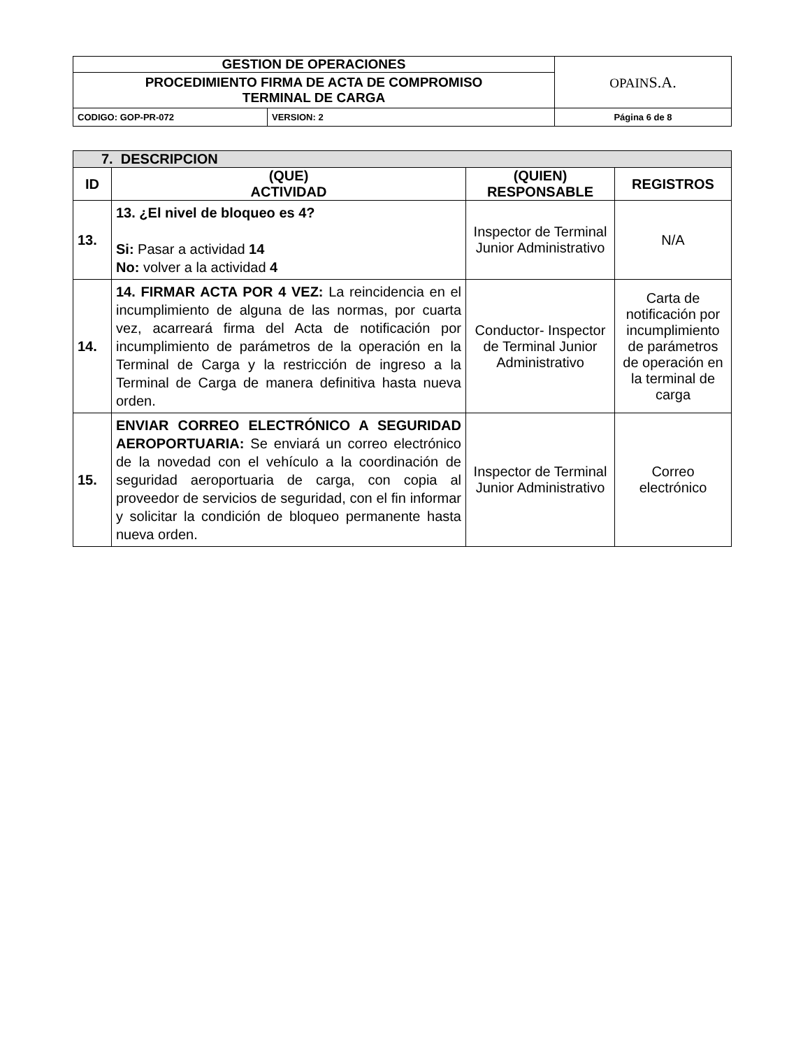| GESTION DE OPERACIONES | | OPAIN S.A. |
| PROCEDIMIENTO FIRMA DE ACTA DE COMPROMISO TERMINAL DE CARGA | | |
| CODIGO: GOP-PR-072 | VERSION: 2 | Página 6 de 8 |
| 7. DESCRIPCION | | | |
| --- | --- | --- | --- |
| ID | (QUE) ACTIVIDAD | (QUIEN) RESPONSABLE | REGISTROS |
| 13. | 13. ¿El nivel de bloqueo es 4? Si: Pasar a actividad 14 No: volver a la actividad 4 | Inspector de Terminal Junior Administrativo | N/A |
| 14. | 14. FIRMAR ACTA POR 4 VEZ: La reincidencia en el incumplimiento de alguna de las normas, por cuarta vez, acarreará firma del Acta de notificación por incumplimiento de parámetros de la operación en la Terminal de Carga y la restricción de ingreso a la Terminal de Carga de manera definitiva hasta nueva orden. | Conductor- Inspector de Terminal Junior Administrativo | Carta de notificación por incumplimiento de parámetros de operación en la terminal de carga |
| 15. | ENVIAR CORREO ELECTRÓNICO A SEGURIDAD AEROPORTUARIA: Se enviará un correo electrónico de la novedad con el vehículo a la coordinación de seguridad aeroportuaria de carga, con copia al proveedor de servicios de seguridad, con el fin informar y solicitar la condición de bloqueo permanente hasta nueva orden. | Inspector de Terminal Junior Administrativo | Correo electrónico |